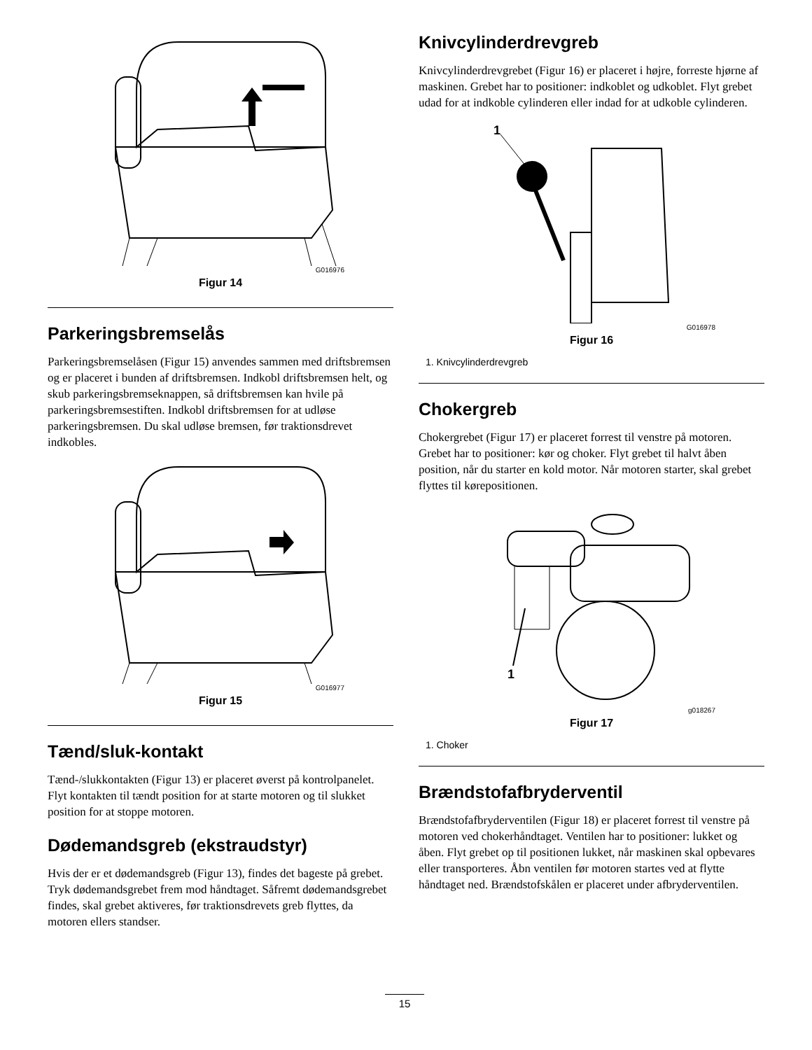G016976
Figur 14
Parkeringsbremselås
Parkeringsbremselåsen (Figur 15) anvendes sammen med driftsbremsen og er placeret i bunden af driftsbremsen. Indkobl driftsbremsen helt, og skub parkeringsbremseknappen, så driftsbremsen kan hvile på parkeringsbremsestiften. Indkobl driftsbremsen for at udløse parkeringsbremsen. Du skal udløse bremsen, før traktionsdrevet indkobles.
G016977
Figur 15
Tænd/sluk-kontakt
Tænd-/slukkontakten (Figur 13) er placeret øverst på kontrolpanelet. Flyt kontakten til tændt position for at starte motoren og til slukket position for at stoppe motoren.
Dødemandsgreb (ekstraudstyr)
Hvis der er et dødemandsgreb (Figur 13), findes det bageste på grebet. Tryk dødemandsgrebet frem mod håndtaget. Såfremt dødemandsgrebet findes, skal grebet aktiveres, før traktionsdrevets greb flyttes, da motoren ellers standser.
Knivcylinderdrevgreb
Knivcylinderdrevgrebet (Figur 16) er placeret i højre, forreste hjørne af maskinen. Grebet har to positioner: indkoblet og udkoblet. Flyt grebet udad for at indkoble cylinderen eller indad for at udkoble cylinderen.
1
G016978
Figur 16
1. Knivcylinderdrevgreb
Chokergreb
Chokergrebet (Figur 17) er placeret forrest til venstre på motoren. Grebet har to positioner: kør og choker. Flyt grebet til halvt åben position, når du starter en kold motor. Når motoren starter, skal grebet flyttes til kørepositionen.
1
g018267
Figur 17
1. Choker
Brændstofafbryderventil
Brændstofafbryderventilen (Figur 18) er placeret forrest til venstre på motoren ved chokerhåndtaget. Ventilen har to positioner: lukket og åben. Flyt grebet op til positionen lukket, når maskinen skal opbevares eller transporteres. Åbn ventilen før motoren startes ved at flytte håndtaget ned. Brændstofskålen er placeret under afbryderventilen.
15